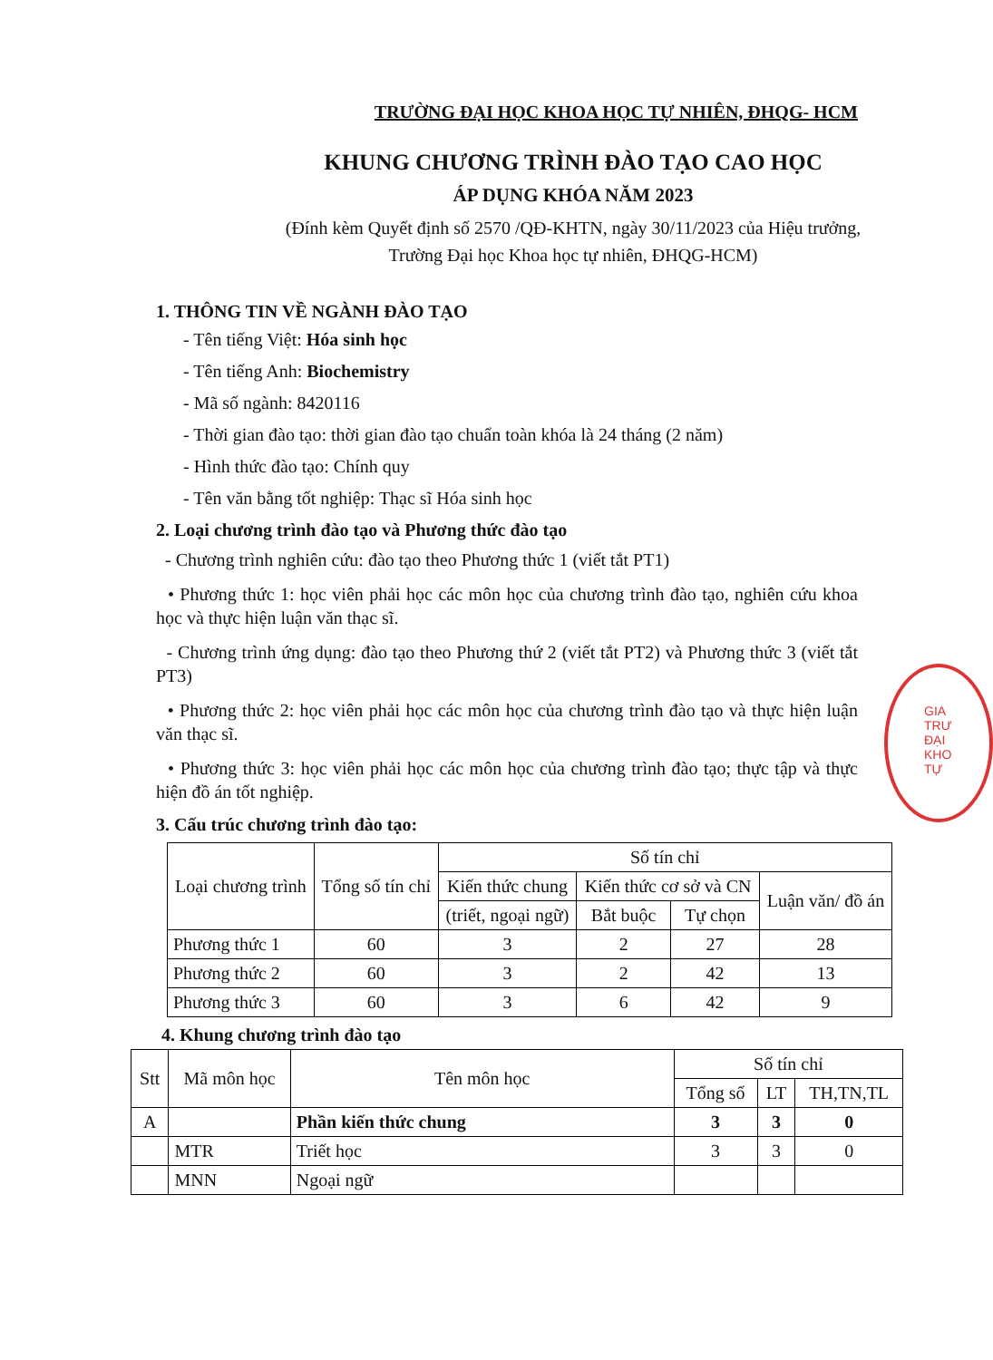TRƯỜNG ĐẠI HỌC KHOA HỌC TỰ NHIÊN, ĐHQG- HCM
KHUNG CHƯƠNG TRÌNH ĐÀO TẠO CAO HỌC
ÁP DỤNG KHÓA NĂM 2023
(Đính kèm Quyết định số 2570 /QĐ-KHTN, ngày 30/11/2023 của Hiệu trưởng,
Trường Đại học Khoa học tự nhiên, ĐHQG-HCM)
1. THÔNG TIN VỀ NGÀNH ĐÀO TẠO
- Tên tiếng Việt: Hóa sinh học
- Tên tiếng Anh: Biochemistry
- Mã số ngành: 8420116
- Thời gian đào tạo: thời gian đào tạo chuẩn toàn khóa là 24 tháng (2 năm)
- Hình thức đào tạo: Chính quy
- Tên văn bằng tốt nghiệp: Thạc sĩ Hóa sinh học
2. Loại chương trình đào tạo và Phương thức đào tạo
- Chương trình nghiên cứu: đào tạo theo Phương thức 1 (viết tắt PT1)
• Phương thức 1: học viên phải học các môn học của chương trình đào tạo, nghiên cứu khoa học và thực hiện luận văn thạc sĩ.
- Chương trình ứng dụng: đào tạo theo Phương thứ 2 (viết tắt PT2) và Phương thức 3 (viết tắt PT3)
• Phương thức 2: học viên phải học các môn học của chương trình đào tạo và thực hiện luận văn thạc sĩ.
• Phương thức 3: học viên phải học các môn học của chương trình đào tạo; thực tập và thực hiện đồ án tốt nghiệp.
3. Cấu trúc chương trình đào tạo:
| Loại chương trình | Tổng số tín chỉ | Số tín chỉ | | | |
| --- | --- | --- | --- | --- | --- |
| | | Kiến thức chung | Kiến thức cơ sở và CN | | Luận văn/ đồ án |
| | | (triết, ngoại ngữ) | Bắt buộc | Tự chọn | |
| Phương thức 1 | 60 | 3 | 2 | 27 | 28 |
| Phương thức 2 | 60 | 3 | 2 | 42 | 13 |
| Phương thức 3 | 60 | 3 | 6 | 42 | 9 |
4. Khung chương trình đào tạo
| Stt | Mã môn học | Tên môn học | Số tín chỉ | | |
| --- | --- | --- | --- | --- | --- |
| | | | Tổng số | LT | TH,TN,TL |
| A | | Phần kiến thức chung | 3 | 3 | 0 |
| | MTR | Triết học | 3 | 3 | 0 |
| | MNN | Ngoại ngữ | | | |
GIA
TRƯ
ĐẠI
KHO
TỰ